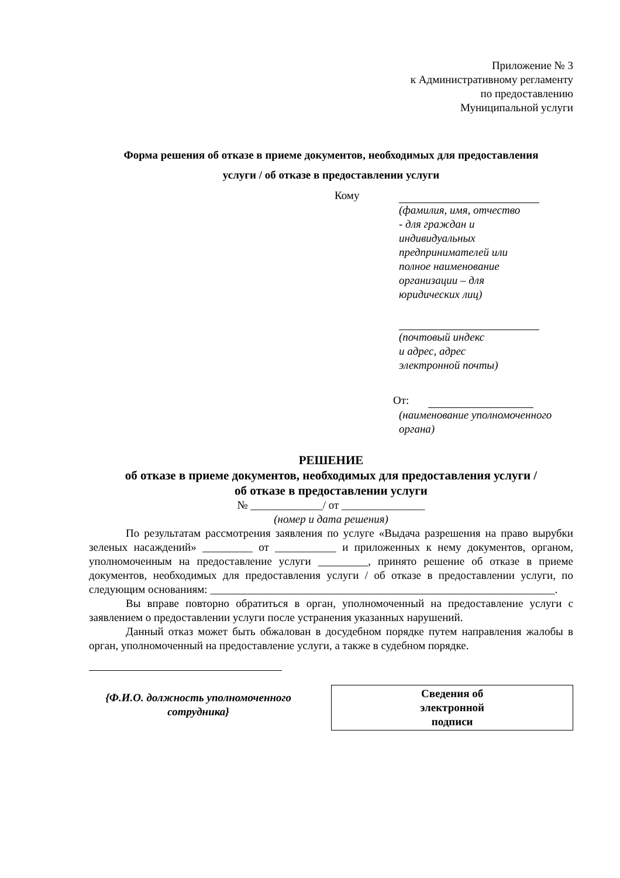Приложение № 3
к Административному регламенту
по предоставлению
Муниципальной услуги
Форма решения об отказе в приеме документов, необходимых для предоставления
услуги / об отказе в предоставлении услуги
Кому
(фамилия, имя, отчество
- для граждан и
индивидуальных
предпринимателей или
полное наименование
организации – для
юридических лиц)
(почтовый индекс
и адрес, адрес
электронной почты)
От:
(наименование уполномоченного
органа)
РЕШЕНИЕ
об отказе в приеме документов, необходимых для предоставления услуги /
об отказе в предоставлении услуги
№ _____________/ от _______________
(номер и дата решения)
По результатам рассмотрения заявления по услуге «Выдача разрешения на право вырубки зеленых насаждений» _________ от ___________ и приложенных к нему документов, органом, уполномоченным на предоставление услуги _________, принято решение об отказе в приеме документов, необходимых для предоставления услуги / об отказе в предоставлении услуги, по следующим основаниям: ______________________________________________________________.
Вы вправе повторно обратиться в орган, уполномоченный на предоставление услуги с заявлением о предоставлении услуги после устранения указанных нарушений.
Данный отказ может быть обжалован в досудебном порядке путем направления жалобы в орган, уполномоченный на предоставление услуги, а также в судебном порядке.
{Ф.И.О. должность уполномоченного
сотрудника}
Сведения об
электронной
подписи